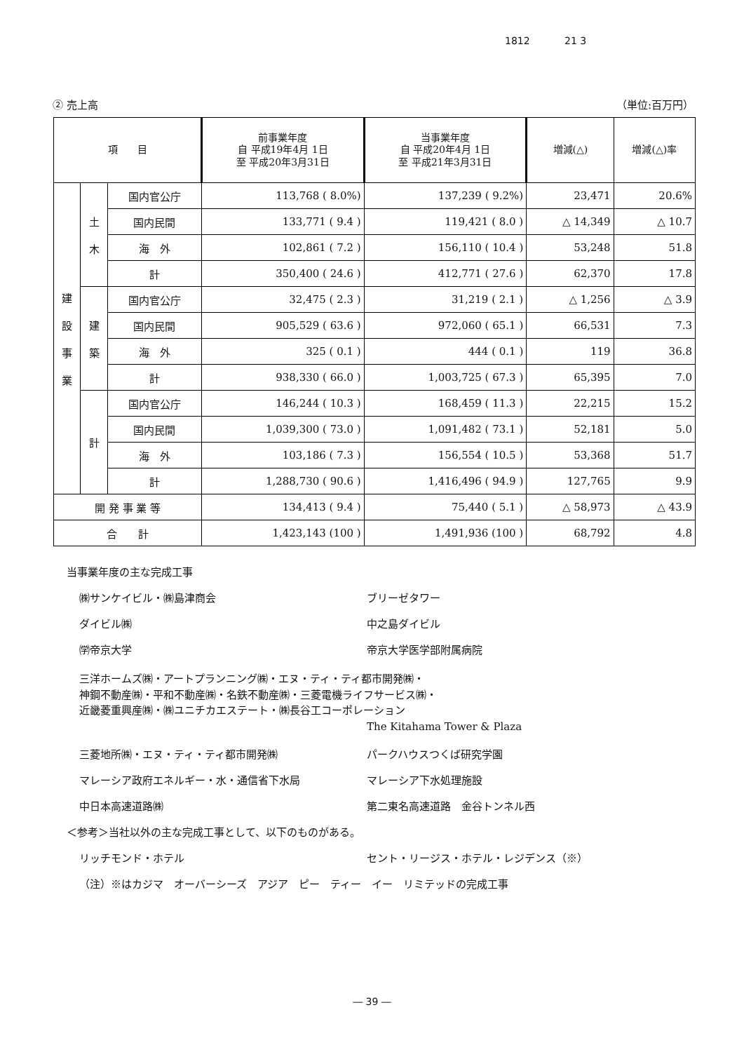1812 21 3
② 売上高 （単位:百万円）
| 項 目 | | | 前事業年度 自 平成19年4月 1日 至 平成20年3月31日 | 当事業年度 自 平成20年4月 1日 至 平成21年3月31日 | 増減(△) | 増減(△)率 |
| --- | --- | --- | --- | --- | --- | --- |
| 建 設 事 業 | 土 木 | 国内官公庁 | 113,768 ( 8.0%) | 137,239 ( 9.2%) | 23,471 | 20.6% |
| | | 国内民間 | 133,771 ( 9.4 ) | 119,421 ( 8.0 ) | △ 14,349 | △ 10.7 |
| | | 海 外 | 102,861 ( 7.2 ) | 156,110 ( 10.4 ) | 53,248 | 51.8 |
| | | 計 | 350,400 ( 24.6 ) | 412,771 ( 27.6 ) | 62,370 | 17.8 |
| | 建 築 | 国内官公庁 | 32,475 ( 2.3 ) | 31,219 ( 2.1 ) | △ 1,256 | △ 3.9 |
| | | 国内民間 | 905,529 ( 63.6 ) | 972,060 ( 65.1 ) | 66,531 | 7.3 |
| | | 海 外 | 325 ( 0.1 ) | 444 ( 0.1 ) | 119 | 36.8 |
| | | 計 | 938,330 ( 66.0 ) | 1,003,725 ( 67.3 ) | 65,395 | 7.0 |
| | 計 | 国内官公庁 | 146,244 ( 10.3 ) | 168,459 ( 11.3 ) | 22,215 | 15.2 |
| | | 国内民間 | 1,039,300 ( 73.0 ) | 1,091,482 ( 73.1 ) | 52,181 | 5.0 |
| | | 海 外 | 103,186 ( 7.3 ) | 156,554 ( 10.5 ) | 53,368 | 51.7 |
| | | 計 | 1,288,730 ( 90.6 ) | 1,416,496 ( 94.9 ) | 127,765 | 9.9 |
| 開 発 事 業 等 | | | 134,413 ( 9.4 ) | 75,440 ( 5.1 ) | △ 58,973 | △ 43.9 |
| 合 計 | | | 1,423,143 (100 ) | 1,491,936 (100 ) | 68,792 | 4.8 |
当事業年度の主な完成工事
㈱サンケイビル・㈱島津商会 ブリーゼタワー
ダイビル㈱ 中之島ダイビル
㈻帝京大学 帝京大学医学部附属病院
三洋ホームズ㈱・アートプランニング㈱・エヌ・ティ・ティ都市開発㈱・
神鋼不動産㈱・平和不動産㈱・名鉄不動産㈱・三菱電機ライフサービス㈱・
近畿菱重興産㈱・㈱ユニチカエステート・㈱長谷工コーポレーション
The Kitahama Tower & Plaza
三菱地所㈱・エヌ・ティ・ティ都市開発㈱ パークハウスつくば研究学園
マレーシア政府エネルギー・水・通信省下水局 マレーシア下水処理施設
中日本高速道路㈱ 第二東名高速道路　金谷トンネル西
＜参考＞当社以外の主な完成工事として、以下のものがある。
リッチモンド・ホテル セント・リージス・ホテル・レジデンス（※）
（注）※はカジマ　オーバーシーズ　アジア　ピー　ティー　イー　リミテッドの完成工事
― 39 ―